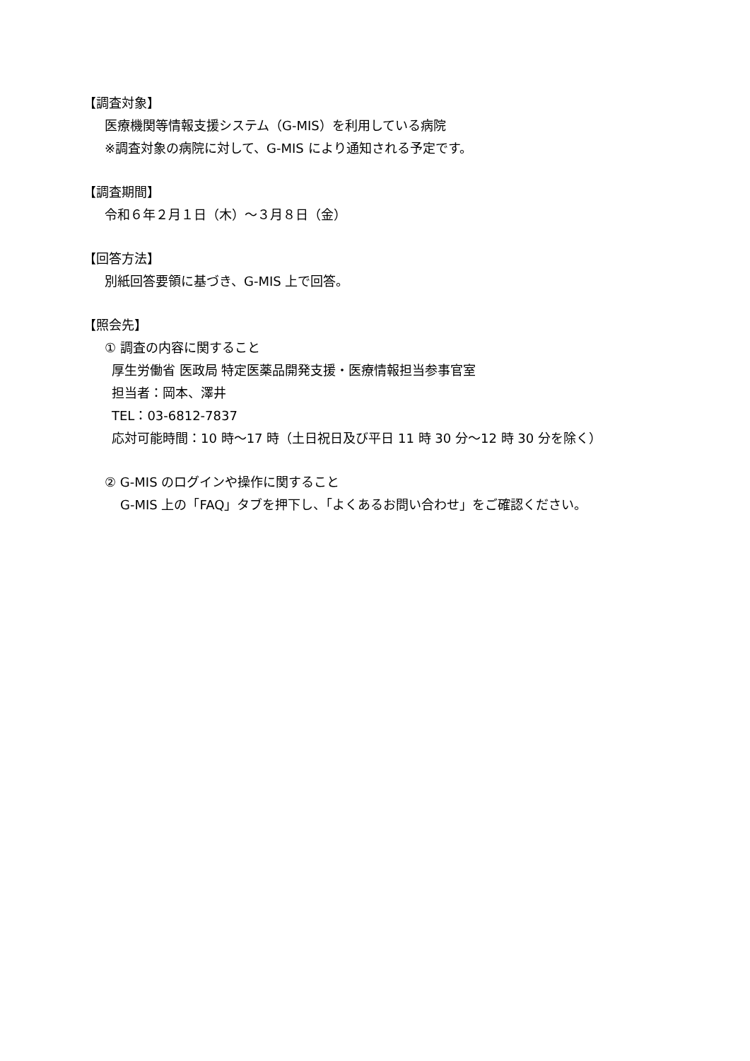【調査対象】
医療機関等情報支援システム（G-MIS）を利用している病院
※調査対象の病院に対して、G-MIS により通知される予定です。
【調査期間】
令和６年２月１日（木）～３月８日（金）
【回答方法】
別紙回答要領に基づき、G-MIS 上で回答。
【照会先】
① 調査の内容に関すること
厚生労働省 医政局 特定医薬品開発支援・医療情報担当参事官室
担当者：岡本、澤井
TEL：03-6812-7837
応対可能時間：10 時～17 時（土日祝日及び平日 11 時 30 分～12 時 30 分を除く）
② G-MIS のログインや操作に関すること
G-MIS 上の「FAQ」タブを押下し、「よくあるお問い合わせ」をご確認ください。